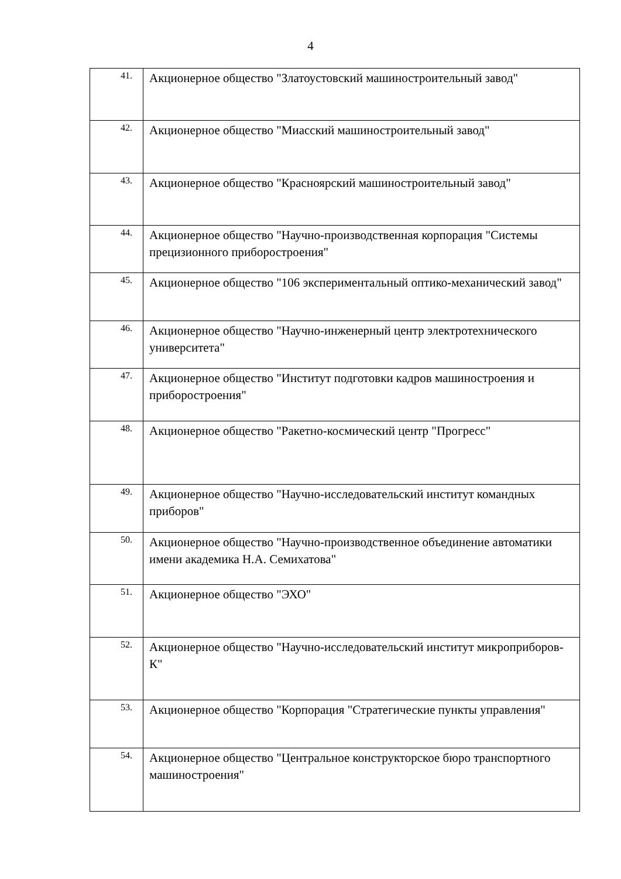4
| 41. | Акционерное общество "Златоустовский машиностроительный завод" |
| 42. | Акционерное общество "Миасский машиностроительный завод" |
| 43. | Акционерное общество "Красноярский машиностроительный завод" |
| 44. | Акционерное общество "Научно-производственная корпорация "Системы прецизионного приборостроения" |
| 45. | Акционерное общество "106 экспериментальный оптико-механический завод" |
| 46. | Акционерное общество "Научно-инженерный центр электротехнического университета" |
| 47. | Акционерное общество "Институт подготовки кадров машиностроения и приборостроения" |
| 48. | Акционерное общество "Ракетно-космический центр "Прогресс" |
| 49. | Акционерное общество "Научно-исследовательский институт командных приборов" |
| 50. | Акционерное общество "Научно-производственное объединение автоматики имени академика Н.А. Семихатова" |
| 51. | Акционерное общество "ЭХО" |
| 52. | Акционерное общество "Научно-исследовательский институт микроприборов-К" |
| 53. | Акционерное общество "Корпорация "Стратегические пункты управления" |
| 54. | Акционерное общество "Центральное конструкторское бюро транспортного машиностроения" |